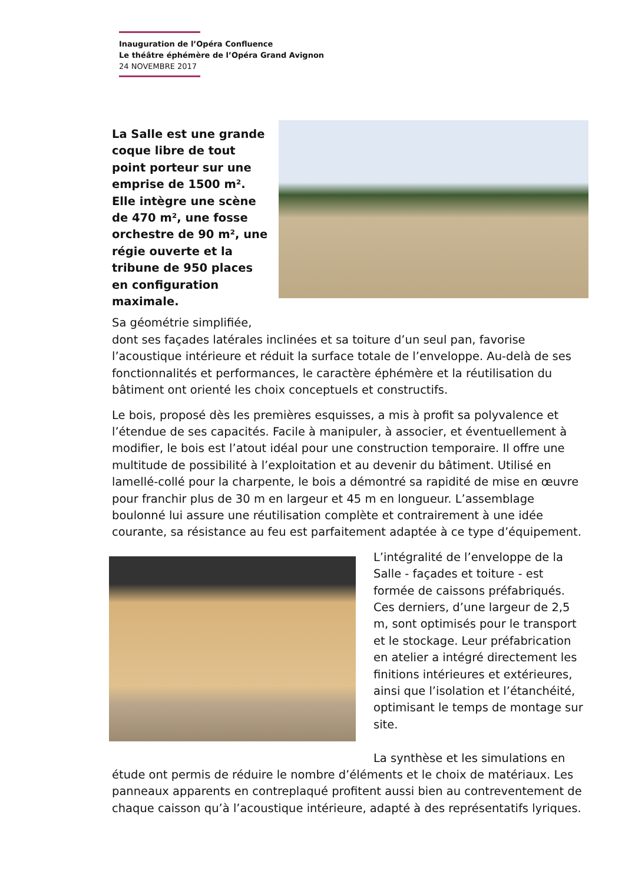Inauguration de l’Opéra Confluence
Le théâtre éphémère de l’Opéra Grand Avignon
24 NOVEMBRE 2017
La Salle est une grande coque libre de tout point porteur sur une emprise de 1500 m². Elle intègre une scène de 470 m², une fosse orchestre de 90 m², une régie ouverte et la tribune de 950 places en configuration maximale.
Sa géométrie simplifiée,
dont ses façades latérales inclinées et sa toiture d’un seul pan, favorise l’acoustique intérieure et réduit la surface totale de l’enveloppe. Au-delà de ses fonctionnalités et performances, le caractère éphémère et la réutilisation du bâtiment ont orienté les choix conceptuels et constructifs.
Le bois, proposé dès les premières esquisses, a mis à profit sa polyvalence et l’étendue de ses capacités. Facile à manipuler, à associer, et éventuellement à modifier, le bois est l’atout idéal pour une construction temporaire. Il offre une multitude de possibilité à l’exploitation et au devenir du bâtiment. Utilisé en lamellé-collé pour la charpente, le bois a démontré sa rapidité de mise en œuvre pour franchir plus de 30 m en largeur et 45 m en longueur. L’assemblage boulonné lui assure une réutilisation complète et contrairement à une idée courante, sa résistance au feu est parfaitement adaptée à ce type d’équipement.
L’intégralité de l’enveloppe de la Salle - façades et toiture - est formée de caissons préfabriqués. Ces derniers, d’une largeur de 2,5 m, sont optimisés pour le transport et le stockage. Leur préfabrication en atelier a intégré directement les finitions intérieures et extérieures, ainsi que l’isolation et l’étanchéité, optimisant le temps de montage sur site.
La synthèse et les simulations en
étude ont permis de réduire le nombre d’éléments et le choix de matériaux. Les panneaux apparents en contreplaqué profitent aussi bien au contreventement de chaque caisson qu’à l’acoustique intérieure, adapté à des représentatifs lyriques.